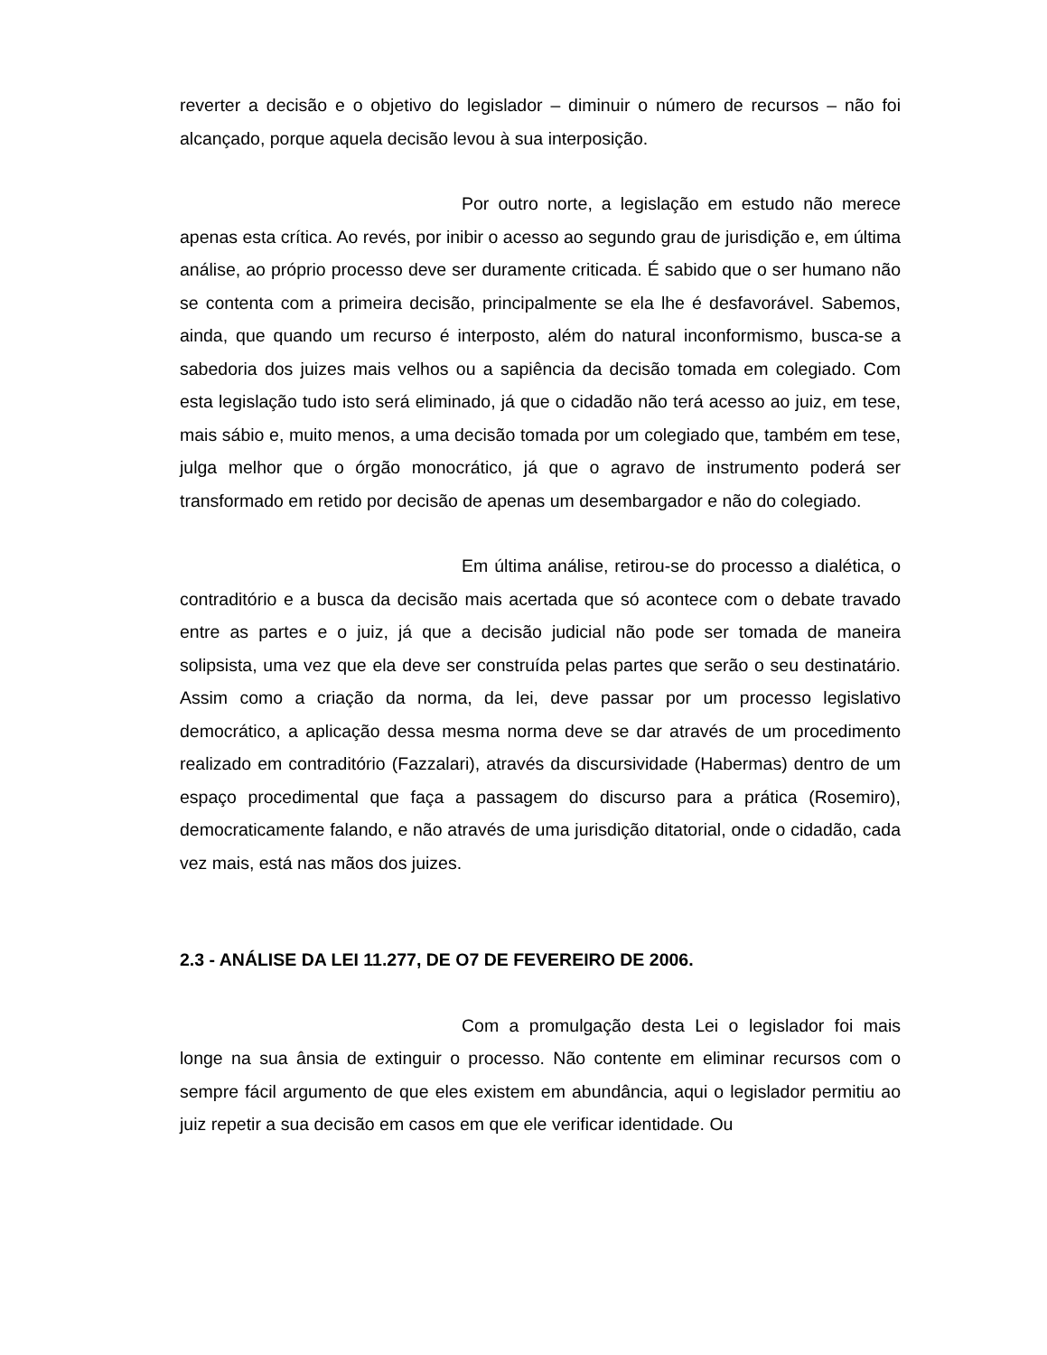reverter a decisão e o objetivo do legislador – diminuir o número de recursos – não foi alcançado, porque aquela decisão levou à sua interposição.
Por outro norte, a legislação em estudo não merece apenas esta crítica. Ao revés, por inibir o acesso ao segundo grau de jurisdição e, em última análise, ao próprio processo deve ser duramente criticada. É sabido que o ser humano não se contenta com a primeira decisão, principalmente se ela lhe é desfavorável. Sabemos, ainda, que quando um recurso é interposto, além do natural inconformismo, busca-se a sabedoria dos juizes mais velhos ou a sapiência da decisão tomada em colegiado. Com esta legislação tudo isto será eliminado, já que o cidadão não terá acesso ao juiz, em tese, mais sábio e, muito menos, a uma decisão tomada por um colegiado que, também em tese, julga melhor que o órgão monocrático, já que o agravo de instrumento poderá ser transformado em retido por decisão de apenas um desembargador e não do colegiado.
Em última análise, retirou-se do processo a dialética, o contraditório e a busca da decisão mais acertada que só acontece com o debate travado entre as partes e o juiz, já que a decisão judicial não pode ser tomada de maneira solipsista, uma vez que ela deve ser construída pelas partes que serão o seu destinatário. Assim como a criação da norma, da lei, deve passar por um processo legislativo democrático, a aplicação dessa mesma norma deve se dar através de um procedimento realizado em contraditório (Fazzalari), através da discursividade (Habermas) dentro de um espaço procedimental que faça a passagem do discurso para a prática (Rosemiro), democraticamente falando, e não através de uma jurisdição ditatorial, onde o cidadão, cada vez mais, está nas mãos dos juizes.
2.3 - ANÁLISE DA LEI 11.277, DE O7 DE FEVEREIRO DE 2006.
Com a promulgação desta Lei o legislador foi mais longe na sua ânsia de extinguir o processo. Não contente em eliminar recursos com o sempre fácil argumento de que eles existem em abundância, aqui o legislador permitiu ao juiz repetir a sua decisão em casos em que ele verificar identidade. Ou